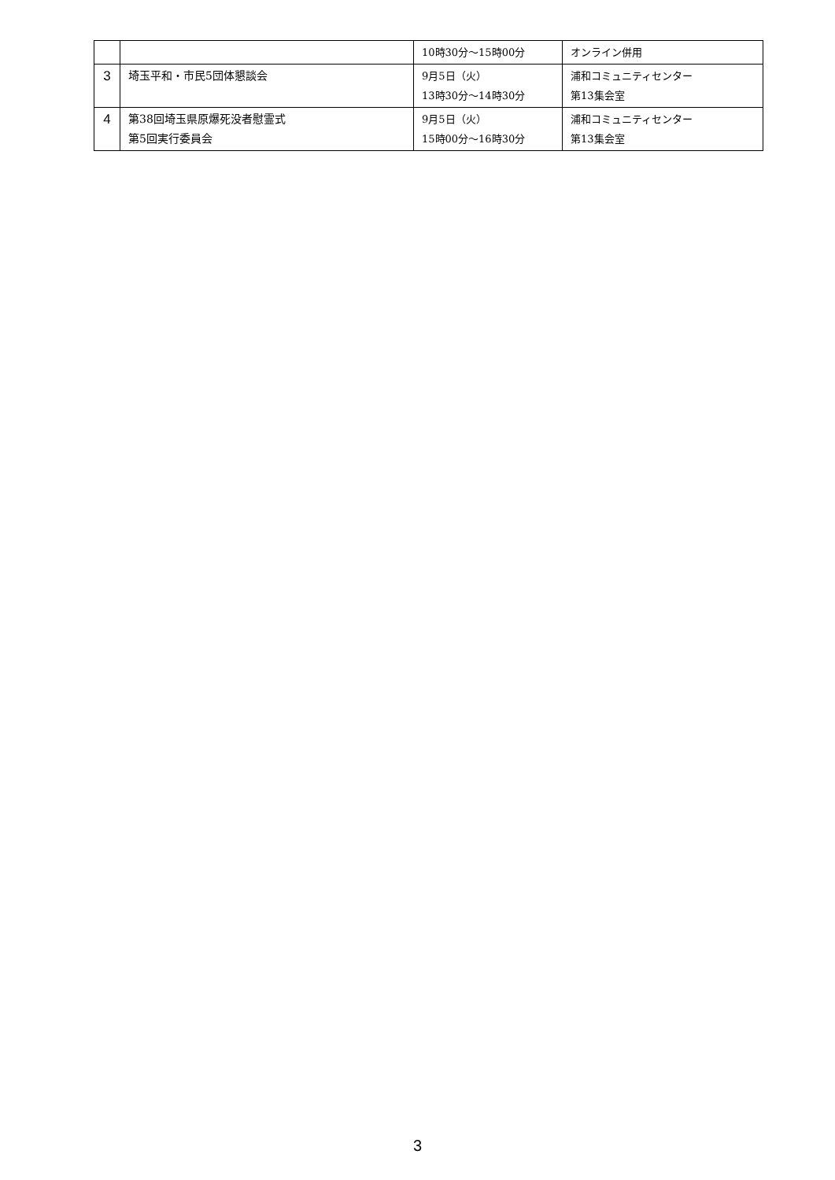| | | 10時30分～15時00分 | オンライン併用 |
| 3 | 埼玉平和・市民5団体懇談会 | 9月5日（火） 13時30分～14時30分 | 浦和コミュニティセンター 第13集会室 |
| 4 | 第38回埼玉県原爆死没者慰霊式 第5回実行委員会 | 9月5日（火） 15時00分～16時30分 | 浦和コミュニティセンター 第13集会室 |
3